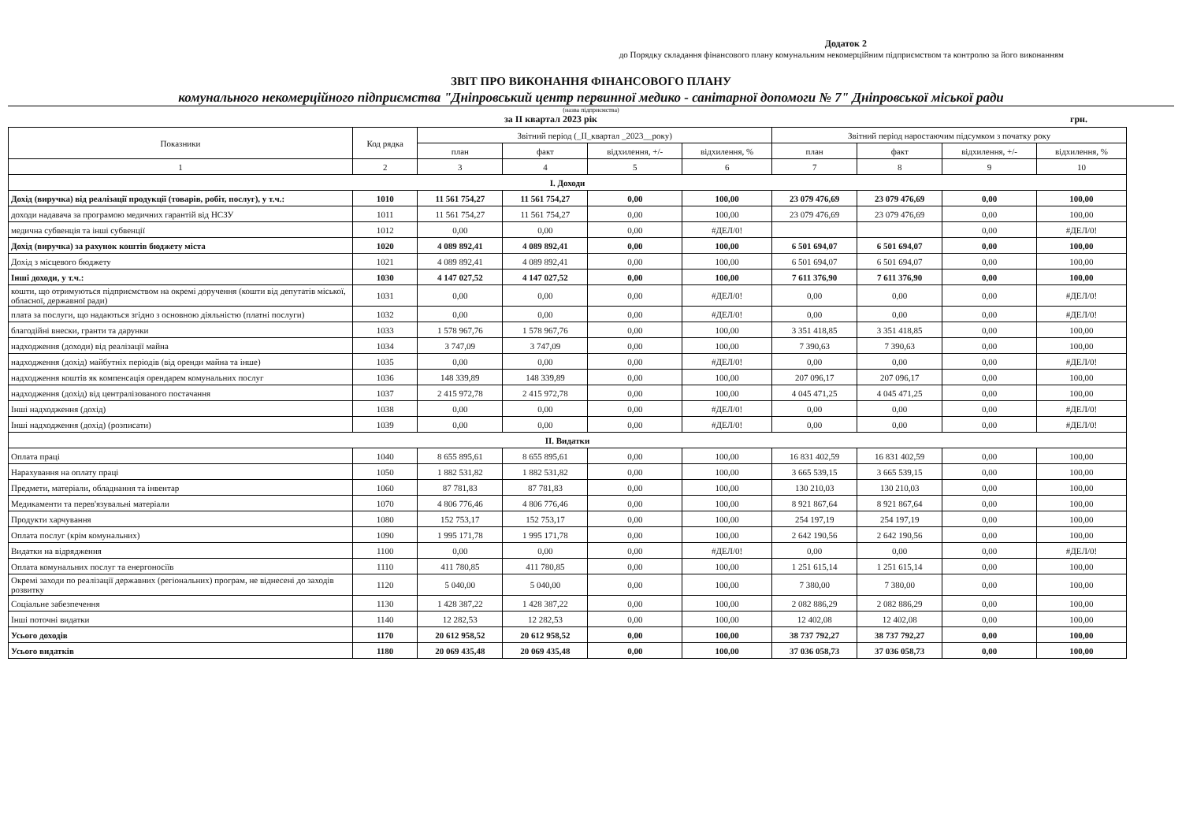Додаток 2
до Порядку складання фінансового плану комунальним некомерційним підприємством та контролю за його виконанням
ЗВІТ ПРО ВИКОНАННЯ ФІНАНСОВОГО ПЛАНУ
комунального некомерційного підприємства "Дніпровський центр первинної медико - санітарної допомоги № 7" Дніпровської міської ради
(назва підприємства)
за II квартал 2023 рік грн.
| Показники | Код рядка | Звітний період (_II_квартал _2023__року) | | | | Звітний період наростаючим підсумком з початку року | | | |
| --- | --- | --- | --- | --- | --- | --- | --- | --- | --- |
| | | план | факт | відхилення, +/- | відхилення, % | план | факт | відхилення, +/- | відхилення, % |
| 1 | 2 | 3 | 4 | 5 | 6 | 7 | 8 | 9 | 10 |
| І. Доходи | | | | | | | | | |
| Дохід (виручка) від реалізації продукції (товарів, робіт, послуг), у т.ч.: | 1010 | 11 561 754,27 | 11 561 754,27 | 0,00 | 100,00 | 23 079 476,69 | 23 079 476,69 | 0,00 | 100,00 |
| доходи надавача за програмою медичних гарантій від НСЗУ | 1011 | 11 561 754,27 | 11 561 754,27 | 0,00 | 100,00 | 23 079 476,69 | 23 079 476,69 | 0,00 | 100,00 |
| медична субвенція та інші субвенції | 1012 | 0,00 | 0,00 | 0,00 | #ДЕЛ/0! | | | 0,00 | #ДЕЛ/0! |
| Дохід (виручка) за рахунок коштів бюджету міста | 1020 | 4 089 892,41 | 4 089 892,41 | 0,00 | 100,00 | 6 501 694,07 | 6 501 694,07 | 0,00 | 100,00 |
| Дохід з місцевого бюджету | 1021 | 4 089 892,41 | 4 089 892,41 | 0,00 | 100,00 | 6 501 694,07 | 6 501 694,07 | 0,00 | 100,00 |
| Інші доходи, у т.ч.: | 1030 | 4 147 027,52 | 4 147 027,52 | 0,00 | 100,00 | 7 611 376,90 | 7 611 376,90 | 0,00 | 100,00 |
| кошти, що отримуються підприємством на окремі доручення (кошти від депутатів міської, обласної, державної ради) | 1031 | 0,00 | 0,00 | 0,00 | #ДЕЛ/0! | 0,00 | 0,00 | 0,00 | #ДЕЛ/0! |
| плата за послуги, що надаються згідно з основною діяльністю (платні послуги) | 1032 | 0,00 | 0,00 | 0,00 | #ДЕЛ/0! | 0,00 | 0,00 | 0,00 | #ДЕЛ/0! |
| благодійні внески, гранти та дарунки | 1033 | 1 578 967,76 | 1 578 967,76 | 0,00 | 100,00 | 3 351 418,85 | 3 351 418,85 | 0,00 | 100,00 |
| надходження (доходи) від реалізації майна | 1034 | 3 747,09 | 3 747,09 | 0,00 | 100,00 | 7 390,63 | 7 390,63 | 0,00 | 100,00 |
| надходження (дохід) майбутніх періодів (від оренди майна та інше) | 1035 | 0,00 | 0,00 | 0,00 | #ДЕЛ/0! | 0,00 | 0,00 | 0,00 | #ДЕЛ/0! |
| надходження коштів як компенсація орендарем комунальних послуг | 1036 | 148 339,89 | 148 339,89 | 0,00 | 100,00 | 207 096,17 | 207 096,17 | 0,00 | 100,00 |
| надходження (дохід) від централізованого постачання | 1037 | 2 415 972,78 | 2 415 972,78 | 0,00 | 100,00 | 4 045 471,25 | 4 045 471,25 | 0,00 | 100,00 |
| Інші надходження (дохід) | 1038 | 0,00 | 0,00 | 0,00 | #ДЕЛ/0! | 0,00 | 0,00 | 0,00 | #ДЕЛ/0! |
| Інші надходження (дохід) (розписати) | 1039 | 0,00 | 0,00 | 0,00 | #ДЕЛ/0! | 0,00 | 0,00 | 0,00 | #ДЕЛ/0! |
| ІІ. Видатки | | | | | | | | | |
| Оплата праці | 1040 | 8 655 895,61 | 8 655 895,61 | 0,00 | 100,00 | 16 831 402,59 | 16 831 402,59 | 0,00 | 100,00 |
| Нарахування на оплату праці | 1050 | 1 882 531,82 | 1 882 531,82 | 0,00 | 100,00 | 3 665 539,15 | 3 665 539,15 | 0,00 | 100,00 |
| Предмети, матеріали, обладнання та інвентар | 1060 | 87 781,83 | 87 781,83 | 0,00 | 100,00 | 130 210,03 | 130 210,03 | 0,00 | 100,00 |
| Медикаменти та перев'язувальні матеріали | 1070 | 4 806 776,46 | 4 806 776,46 | 0,00 | 100,00 | 8 921 867,64 | 8 921 867,64 | 0,00 | 100,00 |
| Продукти харчування | 1080 | 152 753,17 | 152 753,17 | 0,00 | 100,00 | 254 197,19 | 254 197,19 | 0,00 | 100,00 |
| Оплата послуг (крім комунальних) | 1090 | 1 995 171,78 | 1 995 171,78 | 0,00 | 100,00 | 2 642 190,56 | 2 642 190,56 | 0,00 | 100,00 |
| Видатки на відрядження | 1100 | 0,00 | 0,00 | 0,00 | #ДЕЛ/0! | 0,00 | 0,00 | 0,00 | #ДЕЛ/0! |
| Оплата комунальних послуг та енергоносіїв | 1110 | 411 780,85 | 411 780,85 | 0,00 | 100,00 | 1 251 615,14 | 1 251 615,14 | 0,00 | 100,00 |
| Окремі заходи по реалізації державних (регіональних) програм, не віднесені до заходів розвитку | 1120 | 5 040,00 | 5 040,00 | 0,00 | 100,00 | 7 380,00 | 7 380,00 | 0,00 | 100,00 |
| Соціальне забезпечення | 1130 | 1 428 387,22 | 1 428 387,22 | 0,00 | 100,00 | 2 082 886,29 | 2 082 886,29 | 0,00 | 100,00 |
| Інші поточні видатки | 1140 | 12 282,53 | 12 282,53 | 0,00 | 100,00 | 12 402,08 | 12 402,08 | 0,00 | 100,00 |
| Усього доходів | 1170 | 20 612 958,52 | 20 612 958,52 | 0,00 | 100,00 | 38 737 792,27 | 38 737 792,27 | 0,00 | 100,00 |
| Усього видатків | 1180 | 20 069 435,48 | 20 069 435,48 | 0,00 | 100,00 | 37 036 058,73 | 37 036 058,73 | 0,00 | 100,00 |